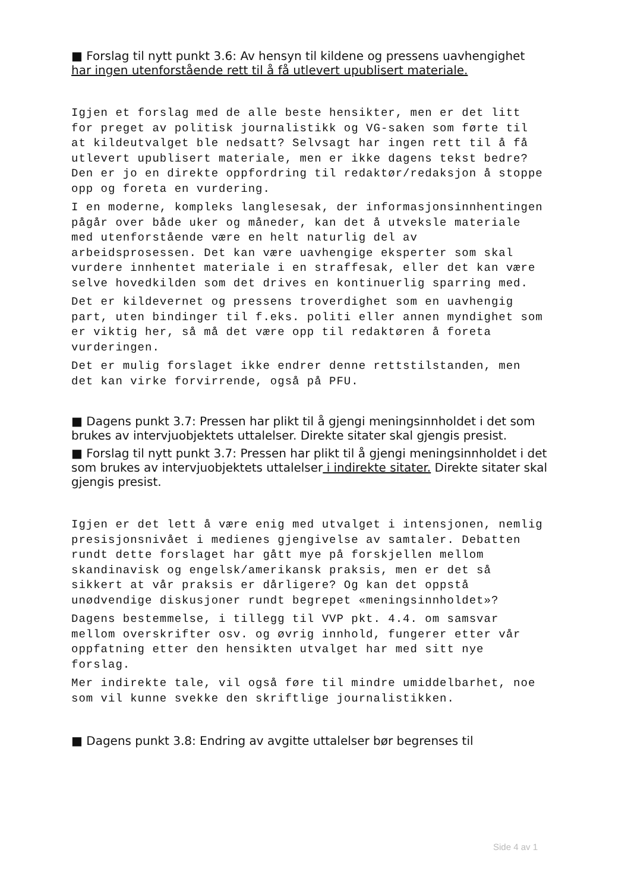■ Forslag til nytt punkt 3.6: Av hensyn til kildene og pressens uavhengighet har ingen utenforstående rett til å få utlevert upublisert materiale.
Igjen et forslag med de alle beste hensikter, men er det litt for preget av politisk journalistikk og VG-saken som førte til at kildeutvalget ble nedsatt? Selvsagt har ingen rett til å få utlevert upublisert materiale, men er ikke dagens tekst bedre? Den er jo en direkte oppfordring til redaktør/redaksjon å stoppe opp og foreta en vurdering.
I en moderne, kompleks langlesesak, der informasjonsinnhentingen pågår over både uker og måneder, kan det å utveksle materiale med utenforstående være en helt naturlig del av arbeidsprosessen. Det kan være uavhengige eksperter som skal vurdere innhentet materiale i en straffesak, eller det kan være selve hovedkilden som det drives en kontinuerlig sparring med.
Det er kildevernet og pressens troverdighet som en uavhengig part, uten bindinger til f.eks. politi eller annen myndighet som er viktig her, så må det være opp til redaktøren å foreta vurderingen.
Det er mulig forslaget ikke endrer denne rettstilstanden, men det kan virke forvirrende, også på PFU.
■ Dagens punkt 3.7: Pressen har plikt til å gjengi meningsinnholdet i det som brukes av intervjuobjektets uttalelser. Direkte sitater skal gjengis presist.
■ Forslag til nytt punkt 3.7: Pressen har plikt til å gjengi meningsinnholdet i det som brukes av intervjuobjektets uttalelser i indirekte sitater. Direkte sitater skal gjengis presist.
Igjen er det lett å være enig med utvalget i intensjonen, nemlig presisjonsnivået i medienes gjengivelse av samtaler. Debatten rundt dette forslaget har gått mye på forskjellen mellom skandinavisk og engelsk/amerikansk praksis, men er det så sikkert at vår praksis er dårligere? Og kan det oppstå unødvendige diskusjoner rundt begrepet «meningsinnholdet»?
Dagens bestemmelse, i tillegg til VVP pkt. 4.4. om samsvar mellom overskrifter osv. og øvrig innhold, fungerer etter vår oppfatning etter den hensikten utvalget har med sitt nye forslag.
Mer indirekte tale, vil også føre til mindre umiddelbarhet, noe som vil kunne svekke den skriftlige journalistikken.
■ Dagens punkt 3.8: Endring av avgitte uttalelser bør begrenses til
Side 4 av 1